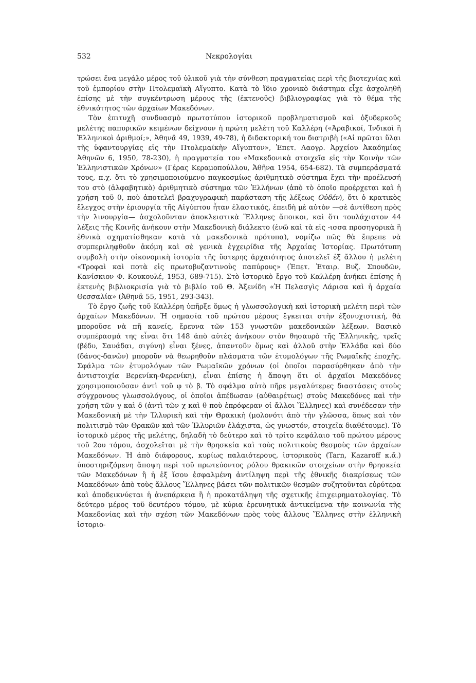532 Νεκρολογίαι
τρώσει ἕνα μεγάλο μέρος τοῦ ὑλικοῦ γιὰ τὴν σύνθεση πραγματείας περὶ τῆς βιοτεχνίας καὶ τοῦ ἐμπορίου στὴν Πτολεμαϊκὴ Αἴγυπτο. Κατὰ τὸ ἴδιο χρονικὸ διάστημα εἶχε ἀσχοληθῆ ἐπίσης μὲ τὴν συγκέντρωση μέρους τῆς (ἐκτενοῦς) βιβλιογραφίας γιὰ τὸ θέμα τῆς ἐθνικότητος τῶν ἀρχαίων Μακεδόνων.
Τὸν ἐπιτυχῆ συνδυασμὸ πρωτοτύπου ἱστορικοῦ προβληματισμοῦ καὶ ὀξυδερκοῦς μελέτης παπυρικῶν κειμένων δείχνουν ἡ πρώτη μελέτη τοῦ Καλλέρη («Ἀραβικοί, Ἰνδικοὶ ἢ Ἑλληνικοὶ ἀριθμοί;», Ἀθηνᾶ 49, 1939, 49-78), ἡ διδακτορική του διατριβὴ («Αἱ πρῶται ὕλαι τῆς ὑφαντουργίας εἰς τὴν Πτολεμαϊκὴν Αἴγυπτον», Ἐπετ. Λαογρ. Ἀρχείου Ἀκαδημίας Ἀθηνῶν 6, 1950, 78-230), ἡ πραγματεία του «Μακεδονικὰ στοιχεῖα εἰς τὴν Κοινὴν τῶν Ἑλληνιστικῶν Χρόνων» (Γέρας Κεραμοπούλλου, Ἀθῆνα 1954, 654-682). Τὰ συμπεράσματά τους, π.χ. ὅτι τὸ χρησιμοποιούμενο παγκοσμίως ἀριθμητικὸ σύστημα ἔχει τὴν προέλευσή του στὸ (ἀλφαβητικὸ) ἀριθμητικὸ σύστημα τῶν Ἑλλήνων (ἀπὸ τὸ ὁποῖο προέρχεται καὶ ἡ χρήση τοῦ 0, ποὺ ἀποτελεῖ βραχυγραφικὴ παράσταση τῆς λέξεως Οὐδέν), ὅτι ὁ κρατικὸς ἔλεγχος στὴν ἐριουργία τῆς Αἰγύπτου ἦταν ἐλαστικός, ἐπειδὴ μὲ αὐτὸν —σὲ ἀντίθεση πρὸς τὴν λινουργία— ἀσχολοῦνταν ἀποκλειστικὰ Ἕλληνες ἄποικοι, καὶ ὅτι τουλάχιστον 44 λέξεις τῆς Κοινῆς ἀνήκουν στὴν Μακεδονικὴ διάλεκτο (ἐνῶ καὶ τὰ εἰς -ισσα προσηγορικὰ ἢ ἐθνικὰ σχηματίσθηκαν κατὰ τὰ μακεδονικὰ πρότυπα), νομίζω πῶς θὰ ἔπρεπε νὰ συμπεριληφθοῦν ἀκόμη καὶ σὲ γενικὰ ἐγχειρίδια τῆς Ἀρχαίας Ἱστορίας. Πρωτότυπη συμβολὴ στὴν οἰκονομικὴ ἱστορία τῆς ὕστερης ἀρχαιότητος ἀποτελεῖ ἐξ ἄλλου ἡ μελέτη «Τροφαὶ καὶ ποτὰ εἰς πρωτοβυζαντινοὺς παπύρους» (Ἐπετ. Ἑταιρ. Βυζ. Σπουδῶν, Κανίσκιον Φ. Κουκουλέ, 1953, 689-715). Στὸ ἱστορικὸ ἔργο τοῦ Καλλέρη ἀνήκει ἐπίσης ἡ ἐκτενὴς βιβλιοκρισία γιὰ τὸ βιβλίο τοῦ Θ. Ἀξενίδη «Ἡ Πελασγὶς Λάρισα καὶ ἡ ἀρχαία Θεσσαλία» (Ἀθηνᾶ 55, 1951, 293-343).
Τὸ ἔργο ζωῆς τοῦ Καλλέρη ὑπῆρξε ὅμως ἡ γλωσσολογικὴ καὶ ἱστορικὴ μελέτη περὶ τῶν ἀρχαίων Μακεδόνων. Ἡ σημασία τοῦ πρώτου μέρους ἔγκειται στὴν ἐξονυχιστική, θὰ μποροῦσε νὰ πῆ κανείς, ἔρευνα τῶν 153 γνωστῶν μακεδονικῶν λέξεων. Βασικὸ συμπέρασμά της εἶναι ὅτι 148 ἀπὸ αὐτὲς ἀνήκουν στὸν θησαυρὸ τῆς Ἑλληνικῆς, τρεῖς (βέδυ, Σαυάδαι, σιγύνη) εἶναι ξένες, ἀπαντοῦν ὅμως καὶ ἀλλοῦ στὴν Ἑλλάδα καὶ δύο (δάνος-δανῶν) μποροῦν νὰ θεωρηθοῦν πλάσματα τῶν ἐτυμολόγων τῆς Ρωμαϊκῆς ἐποχῆς. Σφάλμα τῶν ἐτυμολόγων τῶν Ρωμαϊκῶν χρόνων (οἱ ὁποῖοι παρασύρθηκαν ἀπὸ τὴν ἀντιστοιχία Βερενίκη-Φερενίκη), εἶναι ἐπίσης ἡ ἄποψη ὅτι οἱ ἀρχαῖοι Μακεδόνες χρησιμοποιοῦσαν ἀντὶ τοῦ φ τὸ β. Τὸ σφάλμα αὐτὸ πῆρε μεγαλύτερες διαστάσεις στοὺς σύγχρονους γλωσσολόγους, οἱ ὁποῖοι ἀπέδωσαν (αὐθαιρέτως) στοὺς Μακεδόνες καὶ τὴν χρήση τῶν γ καὶ δ (ἀντὶ τῶν χ καὶ θ ποὺ ἐπρόφεραν οἱ ἄλλοι Ἕλληνες) καὶ συνέδεσαν τὴν Μακεδονικὴ μὲ τὴν Ἰλλυρικὴ καὶ τὴν Θρακικὴ (μολονότι ἀπὸ τὴν γλῶσσα, ὅπως καὶ τὸν πολιτισμὸ τῶν Θρακῶν καὶ τῶν Ἰλλυριῶν ἐλάχιστα, ὡς γνωστόν, στοιχεῖα διαθέτουμε). Τὸ ἱστορικὸ μέρος τῆς μελέτης, δηλαδὴ τὸ δεύτερο καὶ τὸ τρίτο κεφάλαιο τοῦ πρώτου μέρους τοῦ 2ου τόμου, ἀσχολεῖται μὲ τὴν θρησκεία καὶ τοὺς πολιτικοὺς θεσμοὺς τῶν ἀρχαίων Μακεδόνων. Ἡ ἀπὸ διάφορους, κυρίως παλαιότερους, ἱστορικοὺς (Tarn, Kazaroff κ.ἄ.) ὑποστηριζόμενη ἄποψη περὶ τοῦ πρωτεύοντος ρόλου θρακικῶν στοιχείων στὴν θρησκεία τῶν Μακεδόνων ἢ ἡ ἐξ ἴσου ἐσφαλμένη ἀντίληψη περὶ τῆς ἐθνικῆς διακρίσεως τῶν Μακεδόνων ἀπὸ τοὺς ἄλλους Ἕλληνες βάσει τῶν πολιτικῶν θεσμῶν συζητοῦνται εὐρύτερα καὶ ἀποδεικνύεται ἡ ἀνεπάρκεια ἢ ἡ προκατάληψη τῆς σχετικῆς ἐπιχειρηματολογίας. Τὸ δεύτερο μέρος τοῦ δευτέρου τόμου, μὲ κύρια ἐρευνητικὰ ἀντικείμενα τὴν κοινωνία τῆς Μακεδονίας καὶ τὴν σχέση τῶν Μακεδόνων πρὸς τοὺς ἄλλους Ἕλληνες στὴν ἑλληνικὴ ἱστοριο-